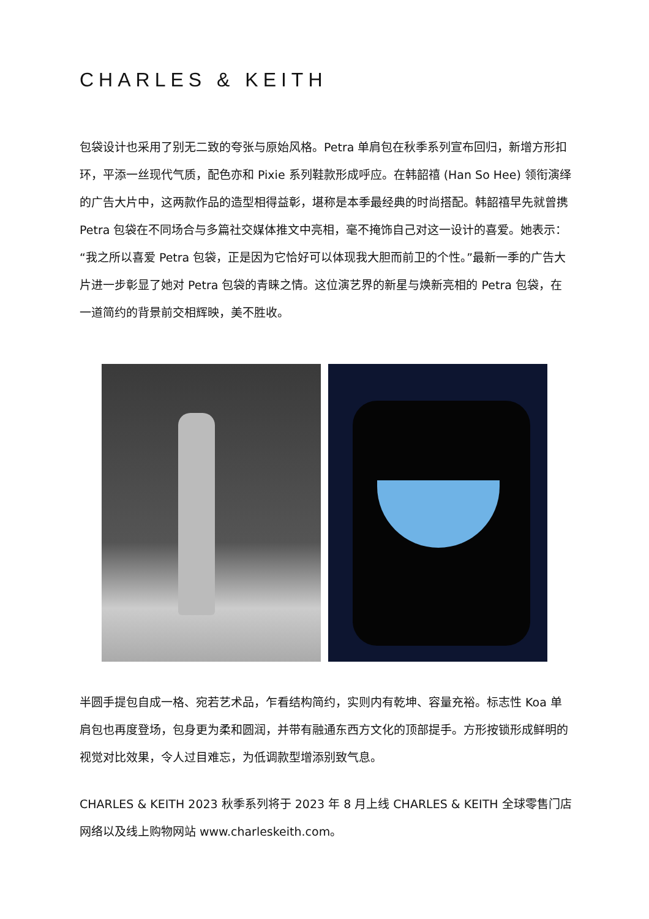CHARLES & KEITH
包袋设计也采用了别无二致的夸张与原始风格。Petra 单肩包在秋季系列宣布回归，新增方形扣环，平添一丝现代气质，配色亦和 Pixie 系列鞋款形成呼应。在韩韶禧 (Han So Hee) 领衔演绎的广告大片中，这两款作品的造型相得益彰，堪称是本季最经典的时尚搭配。韩韶禧早先就曾携 Petra 包袋在不同场合与多篇社交媒体推文中亮相，毫不掩饰自己对这一设计的喜爱。她表示：“我之所以喜爱 Petra 包袋，正是因为它恰好可以体现我大胆而前卫的个性。”最新一季的广告大片进一步彰显了她对 Petra 包袋的青睐之情。这位演艺界的新星与焕新亮相的 Petra 包袋，在一道简约的背景前交相辉映，美不胜收。
半圆手提包自成一格、宛若艺术品，乍看结构简约，实则内有乾坤、容量充裕。标志性 Koa 单肩包也再度登场，包身更为柔和圆润，并带有融通东西方文化的顶部提手。方形按锁形成鲜明的视觉对比效果，令人过目难忘，为低调款型增添别致气息。
CHARLES & KEITH 2023 秋季系列将于 2023 年 8 月上线 CHARLES & KEITH 全球零售门店网络以及线上购物网站 www.charleskeith.com。